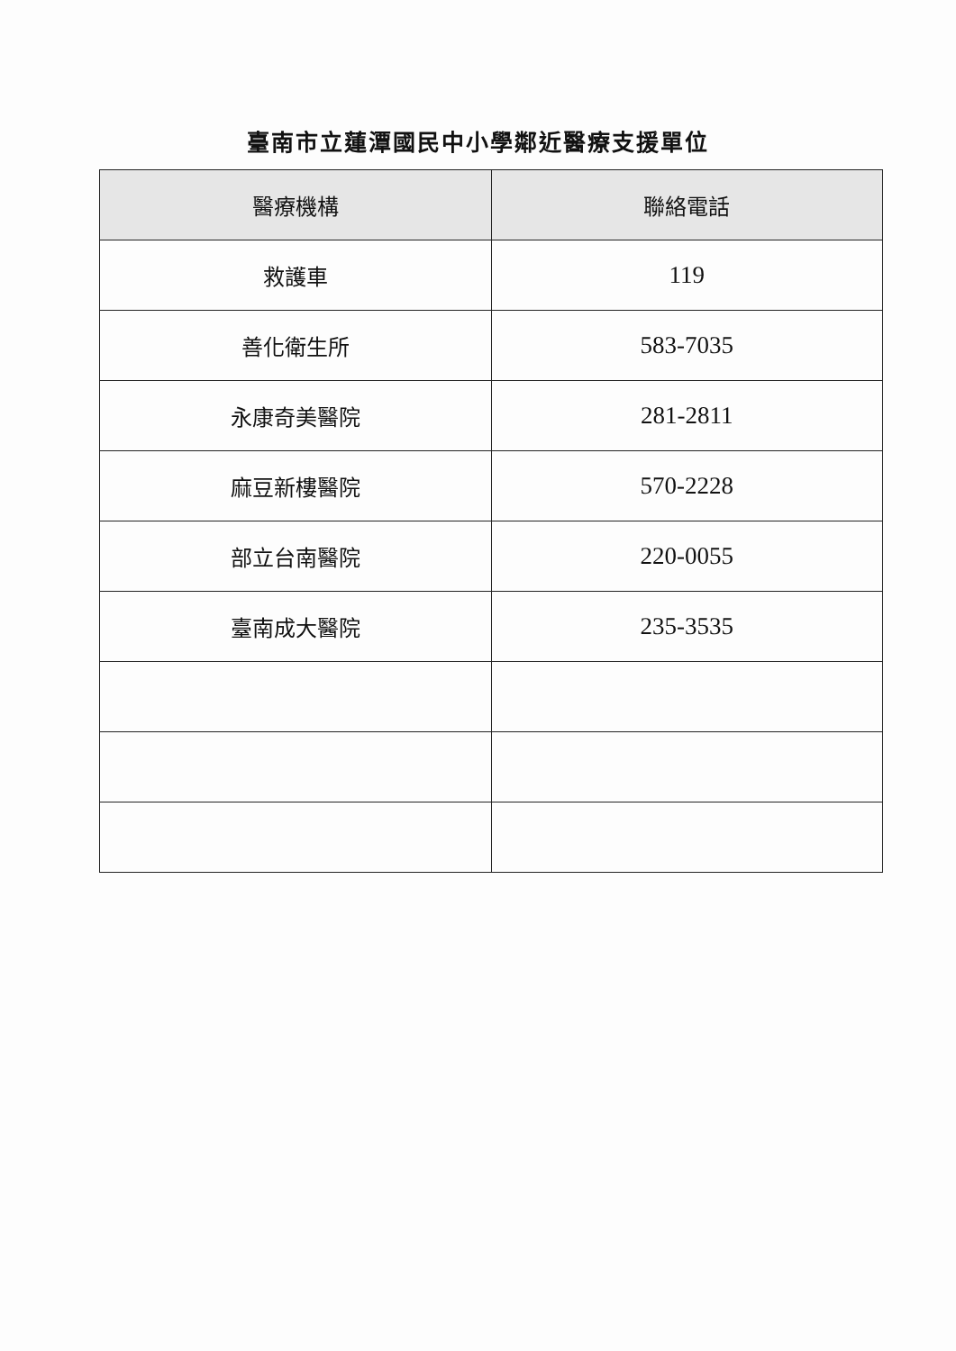臺南市立蓮潭國民中小學鄰近醫療支援單位
| 醫療機構 | 聯絡電話 |
| --- | --- |
| 救護車 | 119 |
| 善化衛生所 | 583-7035 |
| 永康奇美醫院 | 281-2811 |
| 麻豆新樓醫院 | 570-2228 |
| 部立台南醫院 | 220-0055 |
| 臺南成大醫院 | 235-3535 |